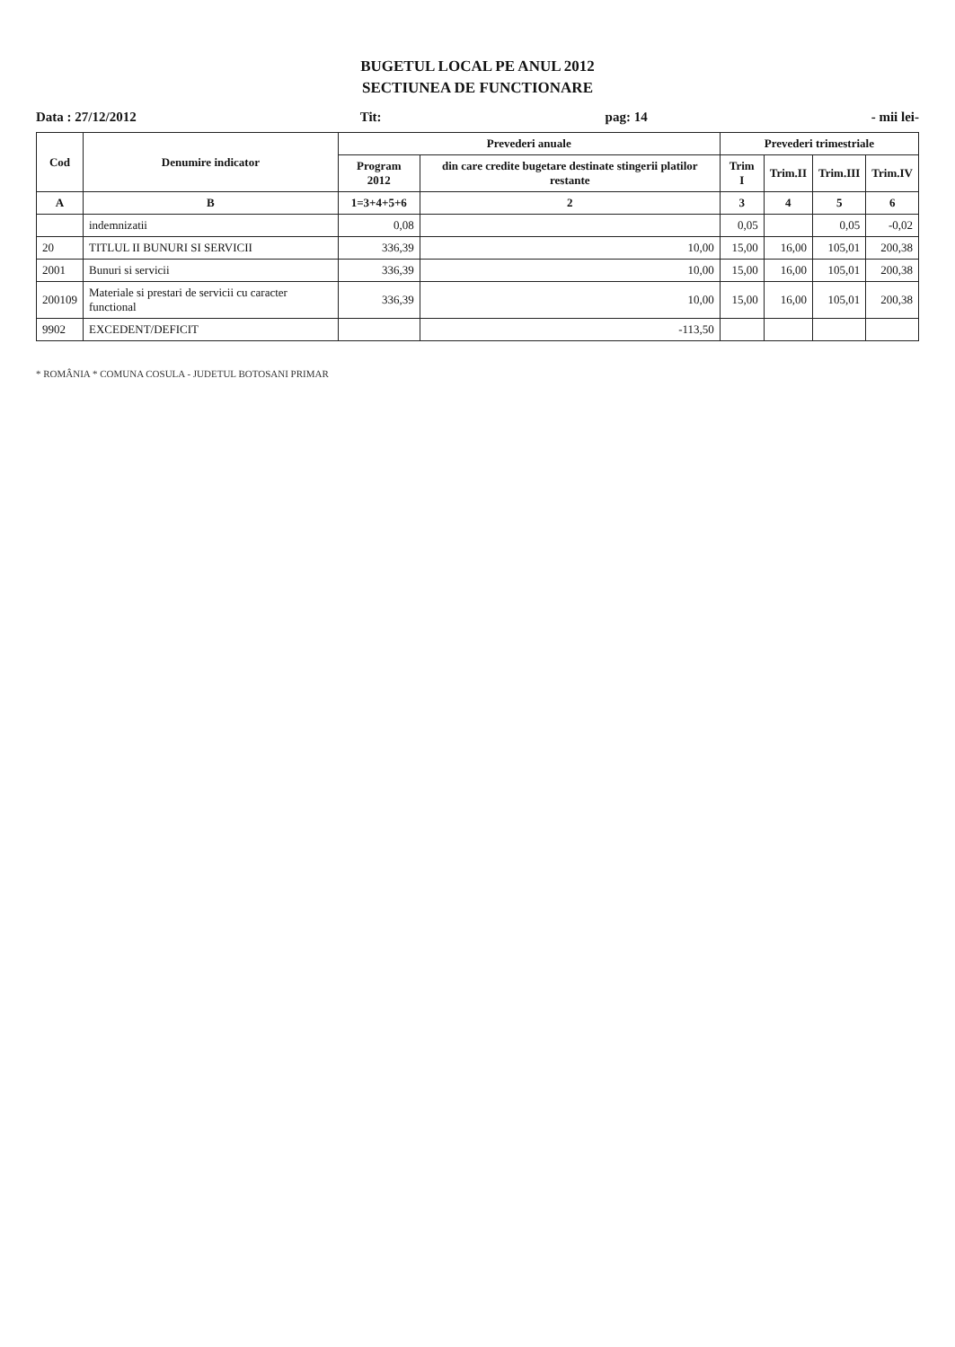BUGETUL LOCAL PE ANUL 2012
SECTIUNEA DE FUNCTIONARE
Data : 27/12/2012 Tit: pag: 14 - mii lei-
| Cod | Denumire indicator | Prevederi anuale | | Prevederi trimestriale | | | |
| --- | --- | --- | --- | --- | --- | --- | --- |
| | | Program 2012 | din care credite bugetare destinate stingerii platilor restante | Trim I | Trim.II | Trim.III | Trim.IV |
| A | B | 1=3+4+5+6 | 2 | 3 | 4 | 5 | 6 |
| | indemnizatii | 0,08 | | 0,05 | | 0,05 | -0,02 |
| 20 | TITLUL II BUNURI SI SERVICII | 336,39 | 10,00 | 15,00 | 16,00 | 105,01 | 200,38 |
| 2001 | Bunuri si servicii | 336,39 | 10,00 | 15,00 | 16,00 | 105,01 | 200,38 |
| 200109 | Materiale si prestari de servicii cu caracter functional | 336,39 | 10,00 | 15,00 | 16,00 | 105,01 | 200,38 |
| 9902 | EXCEDENT/DEFICIT | | -113,50 | | | | |
* ROMÂNIA * COMUNA COSULA - JUDETUL BOTOSANI PRIMAR